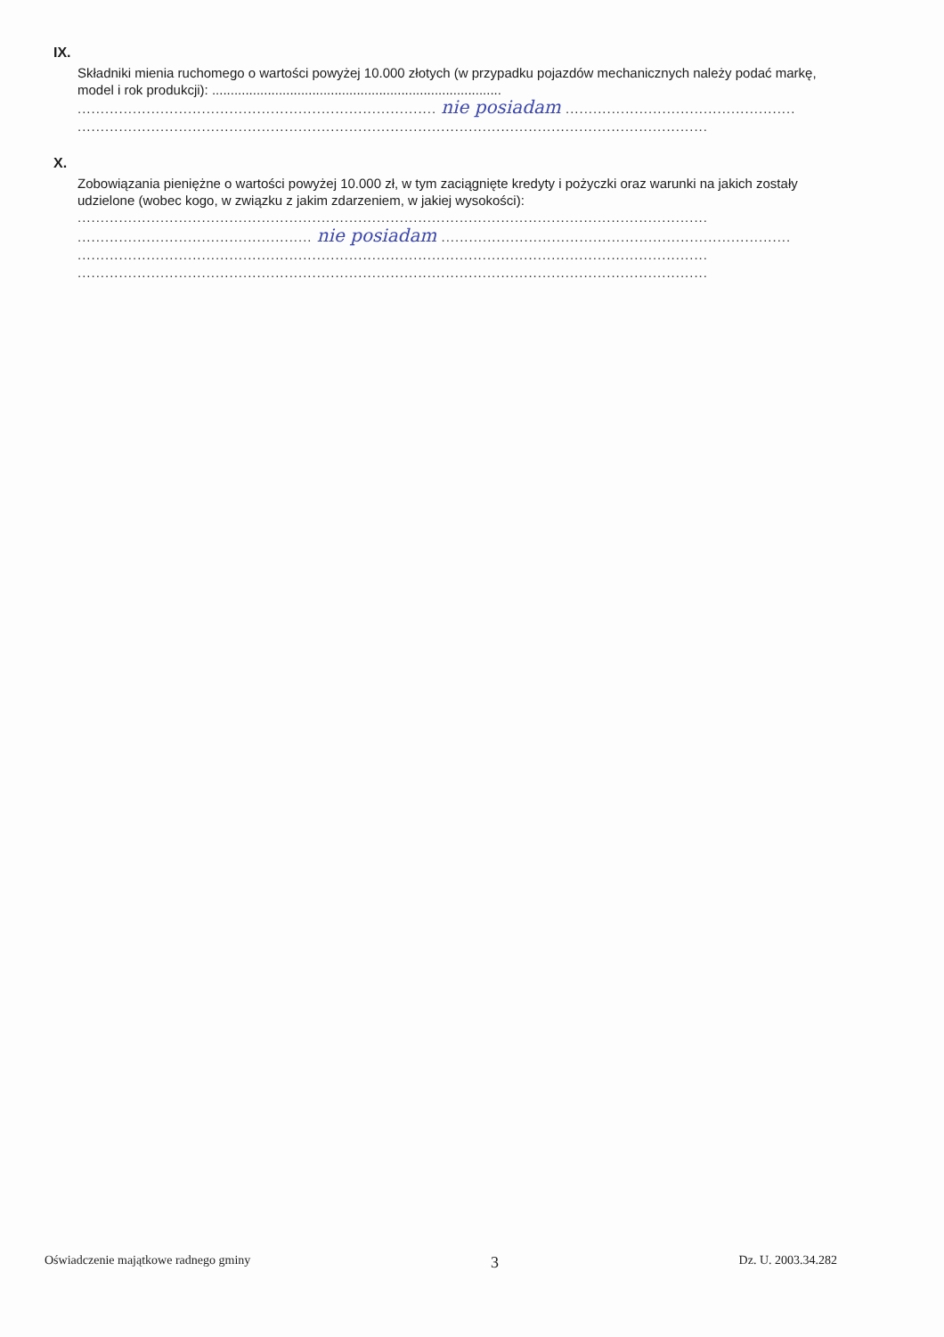IX.
Składniki mienia ruchomego o wartości powyżej 10.000 złotych (w przypadku pojazdów mechanicznych należy podać markę, model i rok produkcji): ..............................................................................
.............................................................................. nie posiadam ..................................................
.........................................................................................................................................
X.
Zobowiązania pieniężne o wartości powyżej 10.000 zł, w tym zaciągnięte kredyty i pożyczki oraz warunki na jakich zostały udzielone (wobec kogo, w związku z jakim zdarzeniem, w jakiej wysokości):
.........................................................................................................................................
................................................... nie posiadam ............................................................................
.........................................................................................................................................
.........................................................................................................................................
Oświadczenie majątkowe radnego gminy 3 Dz. U. 2003.34.282